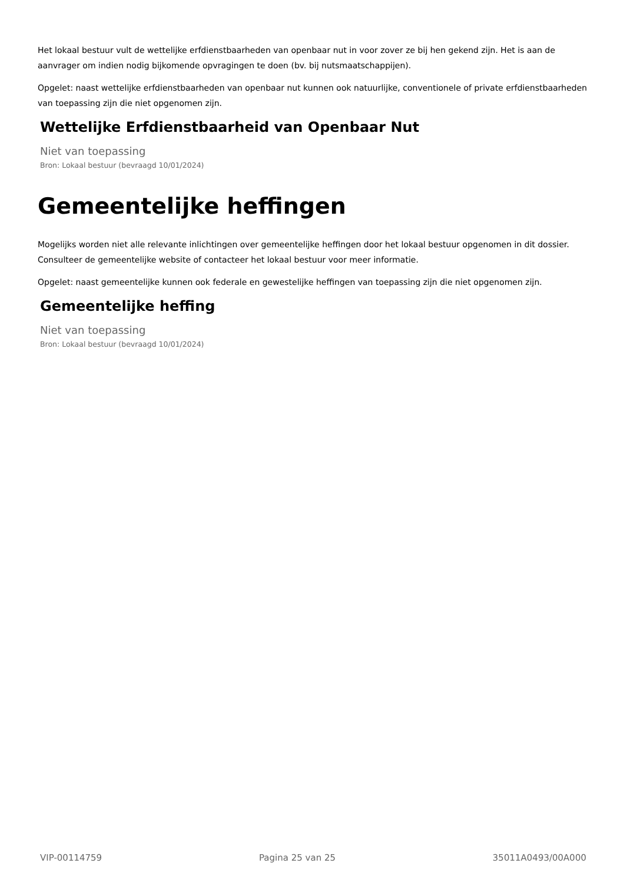Het lokaal bestuur vult de wettelijke erfdienstbaarheden van openbaar nut in voor zover ze bij hen gekend zijn. Het is aan de aanvrager om indien nodig bijkomende opvragingen te doen (bv. bij nutsmaatschappijen).
Opgelet: naast wettelijke erfdienstbaarheden van openbaar nut kunnen ook natuurlijke, conventionele of private erfdienstbaarheden van toepassing zijn die niet opgenomen zijn.
Wettelijke Erfdienstbaarheid van Openbaar Nut
Niet van toepassing
Bron: Lokaal bestuur (bevraagd 10/01/2024)
Gemeentelijke heffingen
Mogelijks worden niet alle relevante inlichtingen over gemeentelijke heffingen door het lokaal bestuur opgenomen in dit dossier. Consulteer de gemeentelijke website of contacteer het lokaal bestuur voor meer informatie.
Opgelet: naast gemeentelijke kunnen ook federale en gewestelijke heffingen van toepassing zijn die niet opgenomen zijn.
Gemeentelijke heffing
Niet van toepassing
Bron: Lokaal bestuur (bevraagd 10/01/2024)
VIP-00114759 Pagina 25 van 25 35011A0493/00A000